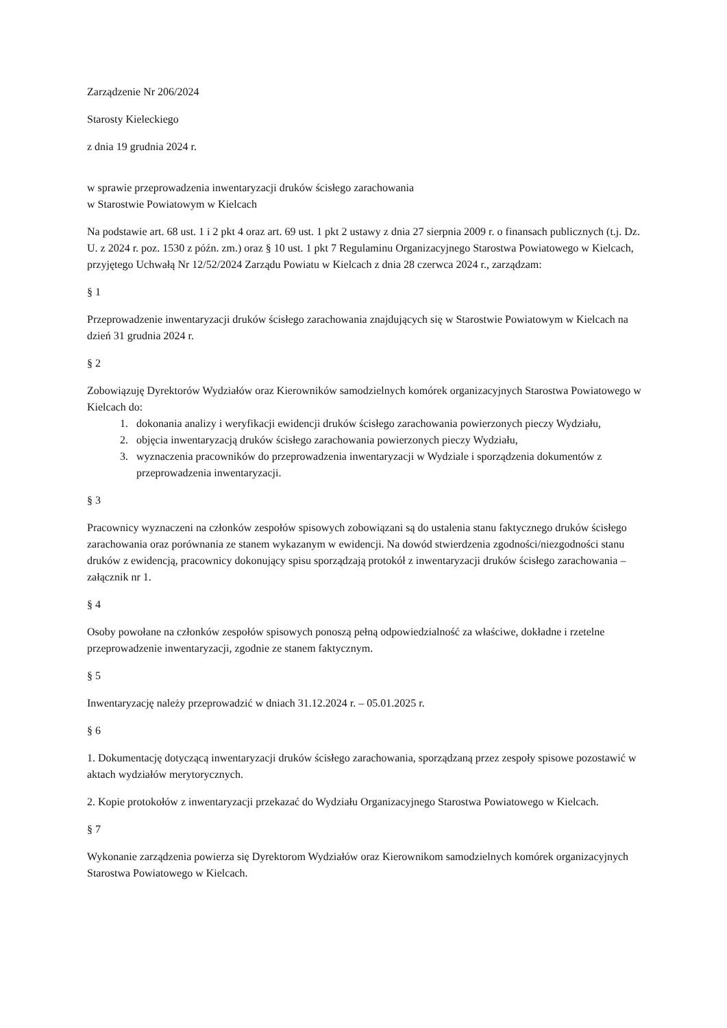Zarządzenie Nr 206/2024
Starosty Kieleckiego
z dnia 19 grudnia 2024 r.
w sprawie przeprowadzenia inwentaryzacji druków ścisłego zarachowania
w Starostwie Powiatowym w Kielcach
Na podstawie art. 68 ust. 1 i 2 pkt 4 oraz art. 69 ust. 1 pkt 2 ustawy z dnia 27 sierpnia 2009 r. o finansach publicznych (t.j. Dz. U. z 2024 r. poz. 1530 z późn. zm.) oraz § 10 ust. 1 pkt 7 Regulaminu Organizacyjnego Starostwa Powiatowego w Kielcach, przyjętego Uchwałą Nr 12/52/2024 Zarządu Powiatu w Kielcach z dnia 28 czerwca 2024 r., zarządzam:
§ 1
Przeprowadzenie inwentaryzacji druków ścisłego zarachowania znajdujących się w Starostwie Powiatowym w Kielcach na dzień 31 grudnia 2024 r.
§ 2
Zobowiązuję Dyrektorów Wydziałów oraz Kierowników samodzielnych komórek organizacyjnych Starostwa Powiatowego w Kielcach do:
1. dokonania analizy i weryfikacji ewidencji druków ścisłego zarachowania powierzonych pieczy Wydziału,
2. objęcia inwentaryzacją druków ścisłego zarachowania powierzonych pieczy Wydziału,
3. wyznaczenia pracowników do przeprowadzenia inwentaryzacji w Wydziale i sporządzenia dokumentów z przeprowadzenia inwentaryzacji.
§ 3
Pracownicy wyznaczeni na członków zespołów spisowych zobowiązani są do ustalenia stanu faktycznego druków ścisłego zarachowania oraz porównania ze stanem wykazanym w ewidencji. Na dowód stwierdzenia zgodności/niezgodności stanu druków z ewidencją, pracownicy dokonujący spisu sporządzają protokół z inwentaryzacji druków ścisłego zarachowania – załącznik nr 1.
§ 4
Osoby powołane na członków zespołów spisowych ponoszą pełną odpowiedzialność za właściwe, dokładne i rzetelne przeprowadzenie inwentaryzacji, zgodnie ze stanem faktycznym.
§ 5
Inwentaryzację należy przeprowadzić w dniach 31.12.2024 r. – 05.01.2025 r.
§ 6
1. Dokumentację dotyczącą inwentaryzacji druków ścisłego zarachowania, sporządzaną przez zespoły spisowe pozostawić w aktach wydziałów merytorycznych.
2. Kopie protokołów z inwentaryzacji przekazać do Wydziału Organizacyjnego Starostwa Powiatowego w Kielcach.
§ 7
Wykonanie zarządzenia powierza się Dyrektorom Wydziałów oraz Kierownikom samodzielnych komórek organizacyjnych Starostwa Powiatowego w Kielcach.